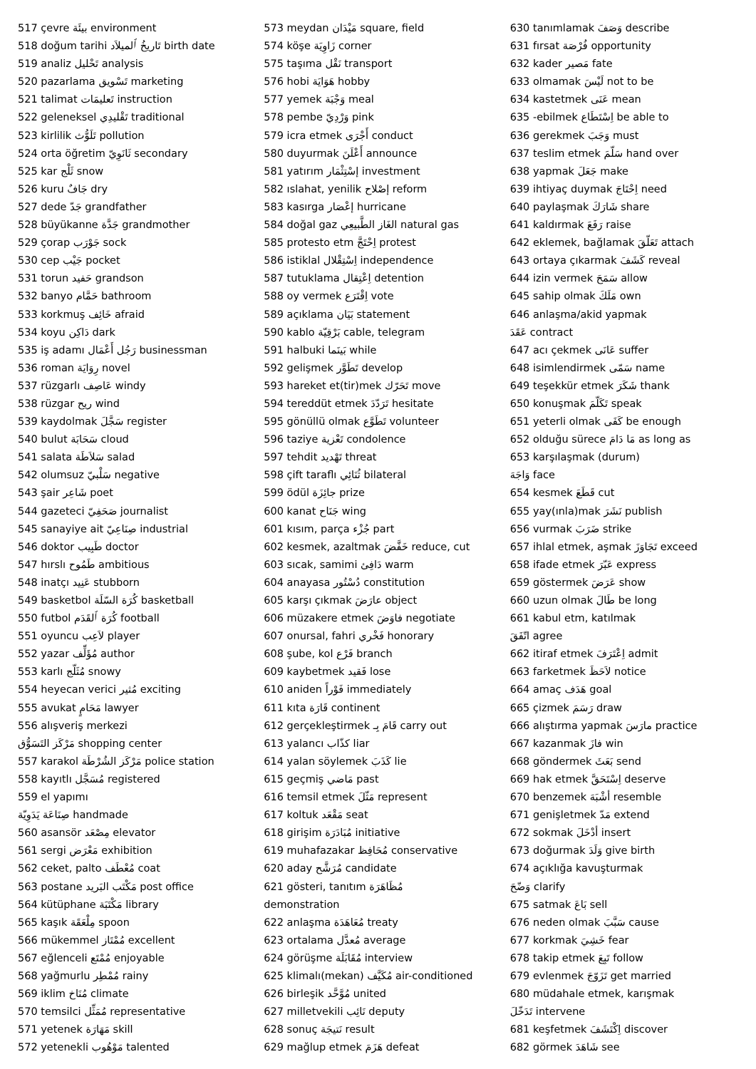517 çevre بيئَة environment
518 doğum tarihi تَاريخُ ٱلميلاَد birth date
519 analiz تَحْليل analysis
520 pazarlama تَسْويق marketing
521 talimat تَعليمَات instruction
522 geleneksel تَقْليدِي traditional
523 kirlilik تَلَوُّث pollution
524 orta öğretim ثَانَوِيّ secondary
525 kar ثَلْج snow
526 kuru جَافٌ dry
527 dede جَدّ grandfather
528 büyükanne جَدَّة grandmother
529 çorap جَوْرَب sock
530 cep جَيْب pocket
531 torun حَفيد grandson
532 banyo حَمَّام bathroom
533 korkmuş خَائِف afraid
534 koyu دَاكِن dark
535 iş adamı رَجُل أَعْمَال businessman
536 roman رِوَايَة novel
537 rüzgarlı عَاصِف windy
538 rüzgar ريح wind
539 kaydolmak سَجَّلَ register
540 bulut سَحَابَة cloud
541 salata سَلاَطَة salad
542 olumsuz سَلْبيّ negative
543 şair شَاعِر poet
544 gazeteci صَحَفِيّ journalist
545 sanayiye ait صِنَاعِيّ industrial
546 doktor طَبِيب doctor
547 hırslı طَمُوح ambitious
548 inatçı عَنِيد stubborn
549 basketbol كُرَة السّلَة basketball
550 futbol كُرَة ٱلقَدَم football
551 oyuncu لاَعِب player
552 yazar مُؤَلِّف author
553 karlı مُثَلّج snowy
554 heyecan verici مُثير exciting
555 avukat مَحَامٍ lawyer
556 alışveriş merkezi
مَرْكَز التَسَوُّق shopping center
557 karakol مَرْكَز الشُرْطَة police station
558 kayıtlı مُسَجَّل registered
559 el yapımı
صِنَاعَة يَدَوِيّة handmade
560 asansör مِصْعَد elevator
561 sergi مَعْرَض exhibition
562 ceket, palto مُعْطَف coat
563 postane مَكْتَب البَريد post office
564 kütüphane مَكْتَبَة library
565 kaşık مِلْعَقَة spoon
566 mükemmel مُمْتَاز excellent
567 eğlenceli مُمْتَع enjoyable
568 yağmurlu مُمْطِر rainy
569 iklim مُنَاخ climate
570 temsilci مُمَثِّل representative
571 yetenek مَهَارَة skill
572 yetenekli مَوْهُوب talented
573 meydan مَيْدَان square, field
574 köşe زَاوِيَة corner
575 taşıma نَقْل transport
576 hobi هَوَايَة hobby
577 yemek وَجْبَة meal
578 pembe وَرْدِيّ pink
579 icra etmek أَجْرَى conduct
580 duyurmak أَعْلَنَ announce
581 yatırım إسْتِثْمَار investment
582 ıslahat, yenilik إصْلاح reform
583 kasırga إعْصَار hurricane
584 doğal gaz الغَاز الطَّبيعِي natural gas
585 protesto etm اِحْتَجَّ protest
586 istiklal اِسْتِقْلال independence
587 tutuklama اِعْتِقال detention
588 oy vermek اِقْتَرَع vote
589 açıklama بَيَان statement
590 kablo بَرْقِيّة cable, telegram
591 halbuki بَينَما while
592 gelişmek تَطَوَّر develop
593 hareket et(tir)mek تَحَرّك move
594 tereddüt etmek تَرَدّدَ hesitate
595 gönüllü olmak تَطَوَّع volunteer
596 taziye تَعْزية condolence
597 tehdit تَهْديد threat
598 çift taraflı ثُنَائِي bilateral
599 ödül جائِزَة prize
600 kanat جَنَاح wing
601 kısım, parça جُزْء part
602 kesmek, azaltmak خَفَّضَ reduce, cut
603 sıcak, samimi دَافِئ warm
604 anayasa دُسْتُور constitution
605 karşı çıkmak عارَضَ object
606 müzakere etmek فاوَضَ negotiate
607 onursal, fahri فَخْري honorary
608 şube, kol فَرْع branch
609 kaybetmek فَقيد lose
610 aniden فَوْراً immediately
611 kıta قَارَة continent
612 gerçekleştirmek قَامَ بِـ carry out
613 yalancı كذّاب liar
614 yalan söylemek كَذَبَ lie
615 geçmiş مَاضي past
616 temsil etmek مَثّلَ represent
617 koltuk مَقْعَد seat
618 girişim مُبَادَرَة initiative
619 muhafazakar مُحَافِظ conservative
620 aday مُرَشَّح candidate
621 gösteri, tanıtım مُظَاهَرَة
demonstration
622 anlaşma مُعَاهَدَة treaty
623 ortalama مُعدَّل average
624 görüşme مُقَابَلَة interview
625 klimalı(mekan) مُكَيَّف air-conditioned
626 birleşik مُوَّحَّد united
627 milletvekili نَائِب deputy
628 sonuç نَتيجَة result
629 mağlup etmek هَزَمَ defeat
630 tanımlamak وَصَفَ describe
631 fırsat فُرْصَة opportunity
632 kader مَصير fate
633 olmamak لَيْسَ not to be
634 kastetmek عَنَى mean
635 -ebilmek اِسْتَطَاع be able to
636 gerekmek وَجَبَ must
637 teslim etmek سَلّمَ hand over
638 yapmak جَعَلَ make
639 ihtiyaç duymak اِحْتَاجَ need
640 paylaşmak شَارَكَ share
641 kaldırmak رَفَعَ raise
642 eklemek, bağlamak تَعَلّقَ attach
643 ortaya çıkarmak كَشَفَ reveal
644 izin vermek سَمَحَ allow
645 sahip olmak مَلَكَ own
646 anlaşma/akid yapmak
عَقَدَ contract
647 acı çekmek عَانَى suffer
648 isimlendirmek سَمّى name
649 teşekkür etmek شَكَرَ thank
650 konuşmak تَكَلّمَ speak
651 yeterli olmak كَفَى be enough
652 olduğu sürece مَا دَامَ as long as
653 karşılaşmak (durum)
وَاجَهَ face
654 kesmek قَطَعَ cut
655 yay(ınla)mak نَشَرَ publish
656 vurmak ضَرَبَ strike
657 ihlal etmek, aşmak تَجَاوَزَ exceed
658 ifade etmek عَبّرَ express
659 göstermek عَرَضَ show
660 uzun olmak طَالَ be long
661 kabul etm, katılmak
اتّفَقَ agree
662 itiraf etmek اِعْتَرَفَ admit
663 farketmek لاَحَظَ notice
664 amaç هَدَف goal
665 çizmek رَسَمَ draw
666 alıştırma yapmak مارَسَ practice
667 kazanmak فازَ win
668 göndermek بَعَثَ send
669 hak etmek اِسْتَحَقَّ deserve
670 benzemek أشْبَهَ resemble
671 genişletmek مَدّ extend
672 sokmak أدْخَلَ insert
673 doğurmak وَلَدَ give birth
674 açıklığa kavuşturmak
وَضّحَ clarify
675 satmak بَاعَ sell
676 neden olmak سَبَّبَ cause
677 korkmak خَشِيَ fear
678 takip etmek تَبِعَ follow
679 evlenmek تَزَوّجَ get married
680 müdahale etmek, karışmak
تَدَخّلَ intervene
681 keşfetmek اِكْتَشَفَ discover
682 görmek شَاهَدَ see